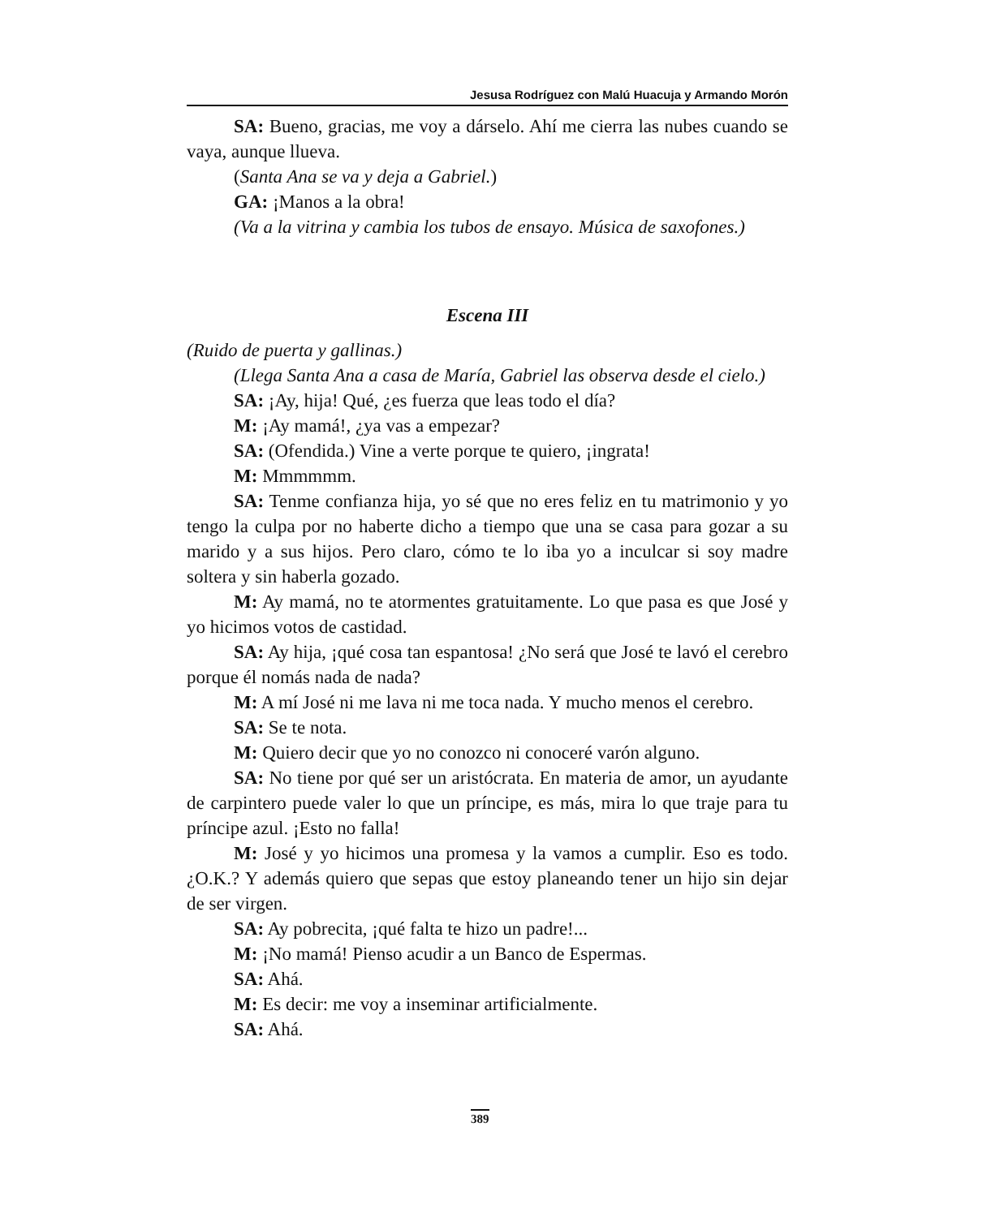Jesusa Rodríguez con Malú Huacuja y Armando Morón
SA: Bueno, gracias, me voy a dárselo. Ahí me cierra las nubes cuando se vaya, aunque llueva.
(Santa Ana se va y deja a Gabriel.)
GA: ¡Manos a la obra!
(Va a la vitrina y cambia los tubos de ensayo. Música de saxofones.)
Escena III
(Ruido de puerta y gallinas.)
(Llega Santa Ana a casa de María, Gabriel las observa desde el cielo.)
SA: ¡Ay, hija! Qué, ¿es fuerza que leas todo el día?
M: ¡Ay mamá!, ¿ya vas a empezar?
SA: (Ofendida.) Vine a verte porque te quiero, ¡ingrata!
M: Mmmmmm.
SA: Tenme confianza hija, yo sé que no eres feliz en tu matrimonio y yo tengo la culpa por no haberte dicho a tiempo que una se casa para gozar a su marido y a sus hijos. Pero claro, cómo te lo iba yo a inculcar si soy madre soltera y sin haberla gozado.
M: Ay mamá, no te atormentes gratuitamente. Lo que pasa es que José y yo hicimos votos de castidad.
SA: Ay hija, ¡qué cosa tan espantosa! ¿No será que José te lavó el cerebro porque él nomás nada de nada?
M: A mí José ni me lava ni me toca nada. Y mucho menos el cerebro.
SA: Se te nota.
M: Quiero decir que yo no conozco ni conoceré varón alguno.
SA: No tiene por qué ser un aristócrata. En materia de amor, un ayudante de carpintero puede valer lo que un príncipe, es más, mira lo que traje para tu príncipe azul. ¡Esto no falla!
M: José y yo hicimos una promesa y la vamos a cumplir. Eso es todo. ¿O.K.? Y además quiero que sepas que estoy planeando tener un hijo sin dejar de ser virgen.
SA: Ay pobrecita, ¡qué falta te hizo un padre!...
M: ¡No mamá! Pienso acudir a un Banco de Espermas.
SA: Ahá.
M: Es decir: me voy a inseminar artificialmente.
SA: Ahá.
389